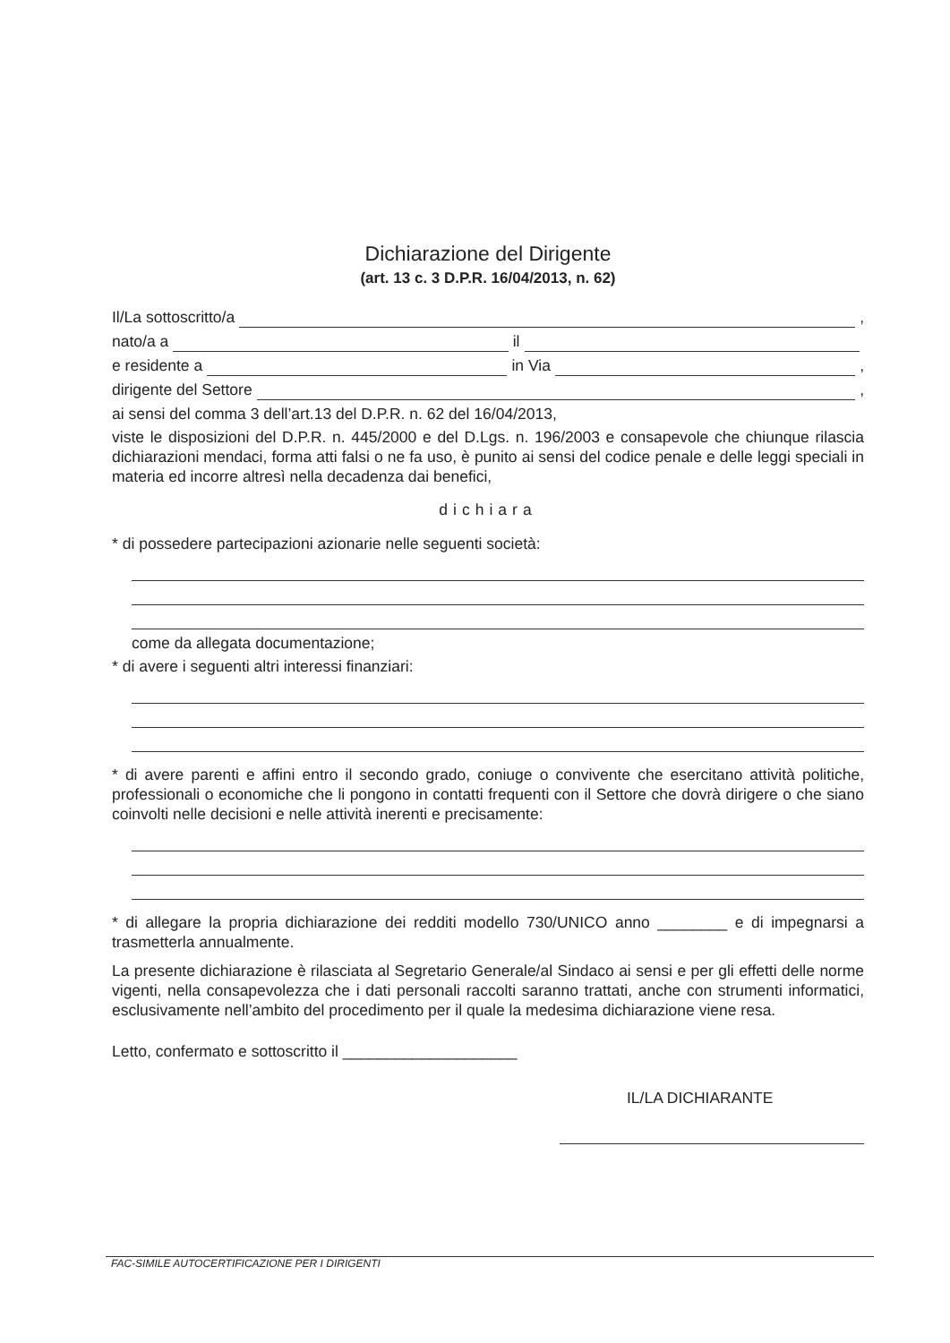Dichiarazione del Dirigente
(art. 13 c. 3 D.P.R. 16/04/2013, n. 62)
Il/La sottoscritto/a ,
nato/a a il
e residente a in Via ,
dirigente del Settore ,
ai sensi del comma 3 dell’art.13 del D.P.R. n. 62 del 16/04/2013,
viste le disposizioni del D.P.R. n. 445/2000 e del D.Lgs. n. 196/2003 e consapevole che chiunque rilascia dichiarazioni mendaci, forma atti falsi o ne fa uso, è punito ai sensi del codice penale e delle leggi speciali in materia ed incorre altresì nella decadenza dai benefici,
dichiara
* di possedere partecipazioni azionarie nelle seguenti società:
come da allegata documentazione;
* di avere i seguenti altri interessi finanziari:
* di avere parenti e affini entro il secondo grado, coniuge o convivente che esercitano attività politiche, professionali o economiche che li pongono in contatti frequenti con il Settore che dovrà dirigere o che siano coinvolti nelle decisioni e nelle attività inerenti e precisamente:
* di allegare la propria dichiarazione dei redditi modello 730/UNICO anno ________ e di impegnarsi a trasmetterla annualmente.
La presente dichiarazione è rilasciata al Segretario Generale/al Sindaco ai sensi e per gli effetti delle norme vigenti, nella consapevolezza che i dati personali raccolti saranno trattati, anche con strumenti informatici, esclusivamente nell’ambito del procedimento per il quale la medesima dichiarazione viene resa.
Letto, confermato e sottoscritto il ____________________
IL/LA DICHIARANTE
FAC-SIMILE AUTOCERTIFICAZIONE PER I DIRIGENTI